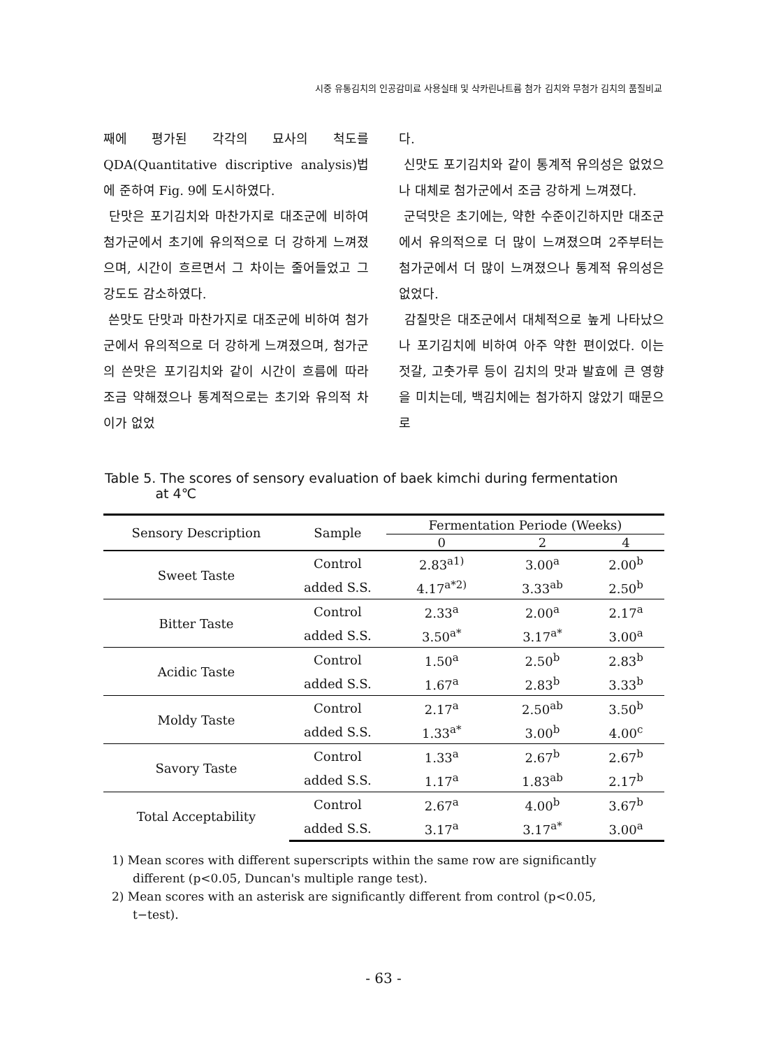시중 유통김치의 인공감미료 사용실태 및 삭카린나트륨 첨가 김치와 무첨가 김치의 품질비교
째에 평가된 각각의 묘사의 척도를 QDA(Quantitative discriptive analysis)법에 준하여 Fig. 9에 도시하였다.
단맛은 포기김치와 마찬가지로 대조군에 비하여 첨가군에서 초기에 유의적으로 더 강하게 느껴졌으며, 시간이 흐르면서 그 차이는 줄어들었고 그 강도도 감소하였다.
쓴맛도 단맛과 마찬가지로 대조군에 비하여 첨가군에서 유의적으로 더 강하게 느껴졌으며, 첨가군의 쓴맛은 포기김치와 같이 시간이 흐름에 따라 조금 약해졌으나 통계적으로는 초기와 유의적 차이가 없었
다.
신맛도 포기김치와 같이 통계적 유의성은 없었으나 대체로 첨가군에서 조금 강하게 느껴졌다.
군덕맛은 초기에는, 약한 수준이긴하지만 대조군에서 유의적으로 더 많이 느껴졌으며 2주부터는 첨가군에서 더 많이 느껴졌으나 통계적 유의성은 없었다.
감칠맛은 대조군에서 대체적으로 높게 나타났으나 포기김치에 비하여 아주 약한 편이었다. 이는 젓갈, 고춧가루 등이 김치의 맛과 발효에 큰 영향을 미치는데, 백김치에는 첨가하지 않았기 때문으로
Table 5. The scores of sensory evaluation of baek kimchi during fermentation
at 4℃
| Sensory Description | Sample | Fermentation Periode (Weeks) | | |
| --- | --- | --- | --- | --- |
| | | 0 | 2 | 4 |
| Sweet Taste | Control | 2.83<sup>a1)</sup> | 3.00<sup>a</sup> | 2.00<sup>b</sup> |
| | added S.S. | 4.17<sup>a*2)</sup> | 3.33<sup>ab</sup> | 2.50<sup>b</sup> |
| Bitter Taste | Control | 2.33<sup>a</sup> | 2.00<sup>a</sup> | 2.17<sup>a</sup> |
| | added S.S. | 3.50<sup>a*</sup> | 3.17<sup>a*</sup> | 3.00<sup>a</sup> |
| Acidic Taste | Control | 1.50<sup>a</sup> | 2.50<sup>b</sup> | 2.83<sup>b</sup> |
| | added S.S. | 1.67<sup>a</sup> | 2.83<sup>b</sup> | 3.33<sup>b</sup> |
| Moldy Taste | Control | 2.17<sup>a</sup> | 2.50<sup>ab</sup> | 3.50<sup>b</sup> |
| | added S.S. | 1.33<sup>a*</sup> | 3.00<sup>b</sup> | 4.00<sup>c</sup> |
| Savory Taste | Control | 1.33<sup>a</sup> | 2.67<sup>b</sup> | 2.67<sup>b</sup> |
| | added S.S. | 1.17<sup>a</sup> | 1.83<sup>ab</sup> | 2.17<sup>b</sup> |
| Total Acceptability | Control | 2.67<sup>a</sup> | 4.00<sup>b</sup> | 3.67<sup>b</sup> |
| | added S.S. | 3.17<sup>a</sup> | 3.17<sup>a*</sup> | 3.00<sup>a</sup> |
1) Mean scores with different superscripts within the same row are significantly different (p<0.05, Duncan's multiple range test).
2) Mean scores with an asterisk are significantly different from control (p<0.05, t−test).
- 63 -